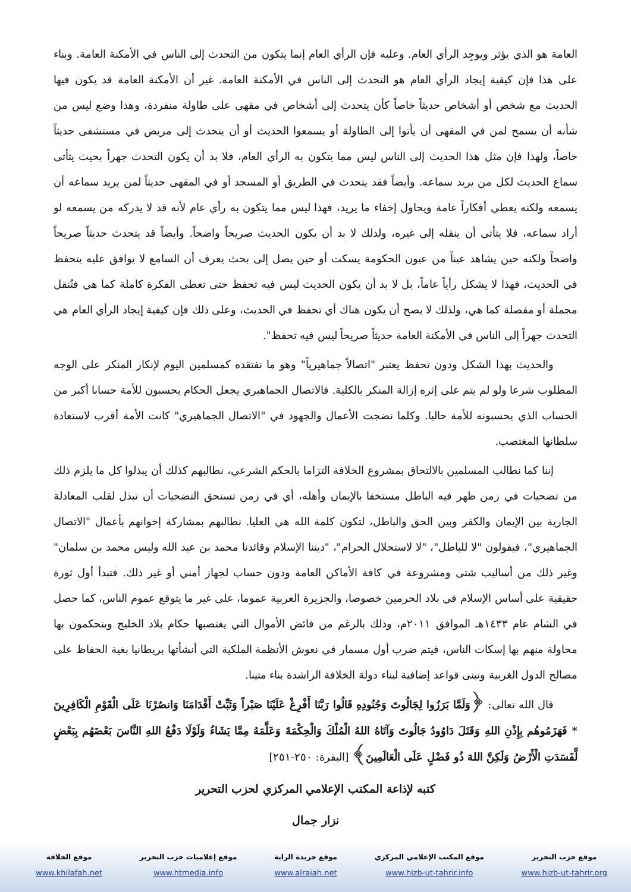العامة هو الذي يؤثر ويوجِد الرأي العام. وعليه فإن الرأي العام إنما يتكون من التحدث إلى الناس في الأمكنة العامة. وبناء على هذا فإن كيفية إيجاد الرأي العام هو التحدث إلى الناس في الأمكنة العامة. غير أن الأمكنة العامة قد يكون فيها الحديث مع شخص أو أشخاص حديثاً خاصاً كأن يتحدث إلى أشخاص في مقهى على طاولة منفردة، وهذا وضع ليس من شأنه أن يسمح لمن في المقهى أن يأتوا إلى الطاولة أو يسمعوا الحديث أو أن يتحدث إلى مريض في مستشفى حديثاً خاصاً، ولهذا فإن مثل هذا الحديث إلى الناس ليس مما يتكون به الرأي العام، فلا بد أن يكون التحدث جهراً بحيث يتأتى سماع الحديث لكل من يريد سماعه. وأيضاً فقد يتحدث في الطريق أو المسجد أو في المقهى حديثاً لمن يريد سماعه أن يسمعه ولكنه يعطي أفكاراً عامة ويحاول إخفاء ما يريد، فهذا ليس مما يتكون به رأي عام لأنه قد لا يدركه من يسمعه لو أراد سماعه، فلا يتأتى أن ينقله إلى غيره، ولذلك لا بد أن يكون الحديث صريحاً واضحاً. وأيضاً قد يتحدث حديثاً صريحاً واضحاً ولكنه حين يشاهد عيناً من عيون الحكومة يسكت أو حين يصل إلى بحث يعرف أن السامع لا يوافق عليه يتحفظ في الحديث، فهذا لا يشكل رأياً عاماً، بل لا بد أن يكون الحديث ليس فيه تحفظ حتى تعطى الفكرة كاملة كما هي فتُنقل مجملة أو مفصلة كما هي، ولذلك لا يصح أن يكون هناك أي تحفظ في الحديث، وعلى ذلك فإن كيفية إيجاد الرأي العام هي التحدث جهراً إلى الناس في الأمكنة العامة حديثاً صريحاً ليس فيه تحفظ".
والحديث بهذا الشكل ودون تحفظ يعتبر "اتصالاً جماهيرياً" وهو ما نفتقده كمسلمين اليوم لإنكار المنكر على الوجه المطلوب شرعا ولو لم يتم على إثره إزالة المنكر بالكلية. فالاتصال الجماهيري يجعل الحكام يحسبون للأمة حسابا أكبر من الحساب الذي يحسبونه للأمة حاليا. وكلما نضجت الأعمال والجهود في "الاتصال الجماهيري" كانت الأمة أقرب لاستعادة سلطانها المغتصب.
إننا كما نطالب المسلمين بالالتحاق بمشروع الخلافة التزاما بالحكم الشرعي، نطالبهم كذلك أن يبذلوا كل ما يلزم ذلك من تضحيات في زمن ظهر فيه الباطل مستخفا بالإيمان وأهله، أي في زمن تستحق التضحيات أن تبذل لقلب المعادلة الجارية بين الإيمان والكفر وبين الحق والباطل، لتكون كلمة الله هي العليا. نطالبهم بمشاركة إخوانهم بأعمال "الاتصال الجماهيري"، فيقولون "لا للباطل"، "لا لاستحلال الحرام"، "ديننا الإسلام وقائدنا محمد بن عبد الله وليس محمد بن سلمان" وغير ذلك من أساليب شتى ومشروعة في كافة الأماكن العامة ودون حساب لجهاز أمني أو غير ذلك. فتبدأ أول ثورة حقيقية على أساس الإسلام في بلاد الحرمين خصوصا، والجزيرة العربية عموما، على غير ما يتوقع عموم الناس، كما حصل في الشام عام ١٤٣٣هـ الموافق ٢٠١١م، وذلك بالرغم من فائض الأموال التي يغتصبها حكام بلاد الخليج ويتحكمون بها محاولة منهم بها إسكات الناس، فيتم ضرب أول مسمار في نعوش الأنظمة الملكية التي أنشأتها بريطانيا بغية الحفاظ على مصالح الدول الغربية وتبنى قواعد إضافية لبناء دولة الخلافة الراشدة بناء متينا.
قال الله تعالى: ﴿وَلَمَّا بَرَزُوا لِجَالُوتَ وَجُنُودِهِ قَالُوا رَبَّنَا أَفْرِغْ عَلَيْنَا صَبْراً وَثَبِّتْ أَقْدَامَنَا وَانصُرْنَا عَلَى الْقَوْمِ الْكَافِرِينَ * فَهَزَمُوهُم بِإِذْنِ اللهِ وَقَتَلَ دَاوُودُ جَالُوتَ وَآتَاهُ اللهُ الْمُلْكَ وَالْحِكْمَةَ وَعَلَّمَهُ مِمَّا يَشَاءُ وَلَوْلَا دَفْعُ اللهِ النَّاسَ بَعْضَهُم بِبَعْضٍ لَّفَسَدَتِ الْأَرْضُ وَلَكِنَّ اللهَ ذُو فَضْلٍ عَلَى الْعَالَمِينَ﴾ [البقرة: ٢٥٠-٢٥١]
كتبه لإذاعة المكتب الإعلامي المركزي لحزب التحرير
نزار جمال
موقع حزب التحرير
www.hizb-ut-tahrir.org
موقع المكتب الإعلامي المركزي
www.hizb-ut-tahrir.info
موقع جريدة الراية
www.alraiah.net
موقع إعلاميات حزب التحرير
www.htmedia.info
موقع الخلافة
www.khilafah.net